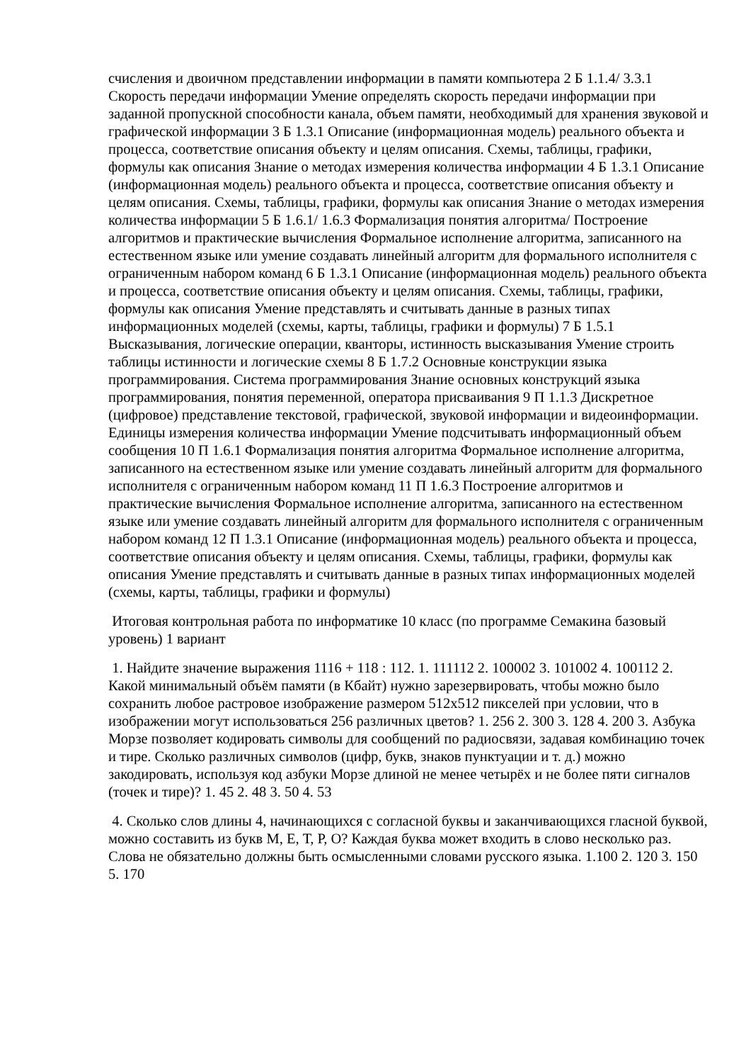счисления и двоичном представлении информации в памяти компьютера 2 Б 1.1.4/ 3.3.1 Скорость передачи информации Умение определять скорость передачи информации при заданной пропускной способности канала, объем памяти, необходимый для хранения звуковой и графической информации 3 Б 1.3.1 Описание (информационная модель) реального объекта и процесса, соответствие описания объекту и целям описания. Схемы, таблицы, графики, формулы как описания Знание о методах измерения количества информации 4 Б 1.3.1 Описание (информационная модель) реального объекта и процесса, соответствие описания объекту и целям описания. Схемы, таблицы, графики, формулы как описания Знание о методах измерения количества информации 5 Б 1.6.1/ 1.6.3 Формализация понятия алгоритма/ Построение алгоритмов и практические вычисления Формальное исполнение алгоритма, записанного на естественном языке или умение создавать линейный алгоритм для формального исполнителя с ограниченным набором команд 6 Б 1.3.1 Описание (информационная модель) реального объекта и процесса, соответствие описания объекту и целям описания. Схемы, таблицы, графики, формулы как описания Умение представлять и считывать данные в разных типах информационных моделей (схемы, карты, таблицы, графики и формулы) 7 Б 1.5.1 Высказывания, логические операции, кванторы, истинность высказывания Умение строить таблицы истинности и логические схемы 8 Б 1.7.2 Основные конструкции языка программирования. Система программирования Знание основных конструкций языка программирования, понятия переменной, оператора присваивания 9 П 1.1.3 Дискретное (цифровое) представление текстовой, графической, звуковой информации и видеоинформации. Единицы измерения количества информации Умение подсчитывать информационный объем сообщения 10 П 1.6.1 Формализация понятия алгоритма Формальное исполнение алгоритма, записанного на естественном языке или умение создавать линейный алгоритм для формального исполнителя с ограниченным набором команд 11 П 1.6.3 Построение алгоритмов и практические вычисления Формальное исполнение алгоритма, записанного на естественном языке или умение создавать линейный алгоритм для формального исполнителя с ограниченным набором команд 12 П 1.3.1 Описание (информационная модель) реального объекта и процесса, соответствие описания объекту и целям описания. Схемы, таблицы, графики, формулы как описания Умение представлять и считывать данные в разных типах информационных моделей (схемы, карты, таблицы, графики и формулы)
Итоговая контрольная работа по информатике 10 класс (по программе Семакина базовый уровень) 1 вариант
1. Найдите значение выражения 1116 + 118 : 112. 1. 111112 2. 100002 3. 101002 4. 100112 2. Какой минимальный объём памяти (в Кбайт) нужно зарезервировать, чтобы можно было сохранить любое растровое изображение размером 512x512 пикселей при условии, что в изображении могут использоваться 256 различных цветов? 1. 256 2. 300 3. 128 4. 200 3. Азбука Морзе позволяет кодировать символы для сообщений по радиосвязи, задавая комбинацию точек и тире. Сколько различных символов (цифр, букв, знаков пунктуации и т. д.) можно закодировать, используя код азбуки Морзе длиной не менее четырёх и не более пяти сигналов (точек и тире)? 1. 45 2. 48 3. 50 4. 53
4. Сколько слов длины 4, начинающихся с согласной буквы и заканчивающихся гласной буквой, можно составить из букв М, Е, Т, Р, О? Каждая буква может входить в слово несколько раз. Слова не обязательно должны быть осмысленными словами русского языка. 1.100 2. 120 3. 150 5. 170